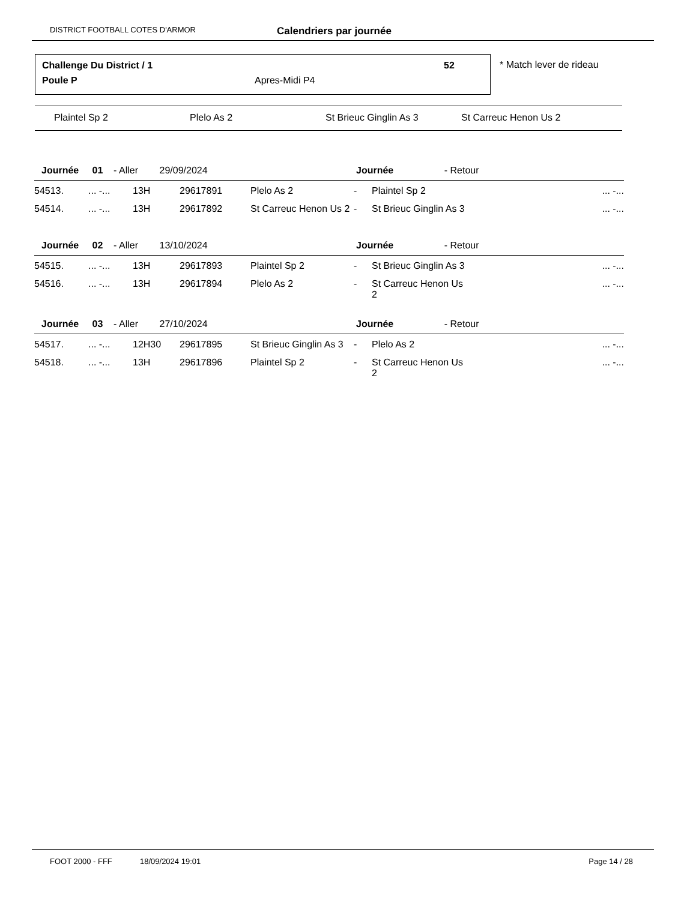DISTRICT FOOTBALL COTES D'ARMOR Calendriers par journée
Challenge Du District / 1 52
Poule P Apres-Midi P4
* Match lever de rideau
Plaintel Sp 2 Plelo As 2 St Brieuc Ginglin As 3 St Carreuc Henon Us 2
| Journée 01 - Aller 29/09/2024 | | | | | Journée - Retour | | |
| 54513. | ... -... | 13H | 29617891 | Plelo As 2 | - | Plaintel Sp 2 | ... -... |
| 54514. | ... -... | 13H | 29617892 | St Carreuc Henon Us 2 | - | St Brieuc Ginglin As 3 | ... -... |
| Journée 02 - Aller 13/10/2024 | | | | | Journée - Retour | | |
| 54515. | ... -... | 13H | 29617893 | Plaintel Sp 2 | - | St Brieuc Ginglin As 3 | ... -... |
| 54516. | ... -... | 13H | 29617894 | Plelo As 2 | - | St Carreuc Henon Us 2 | ... -... |
| Journée 03 - Aller 27/10/2024 | | | | | Journée - Retour | | |
| 54517. | ... -... | 12H30 | 29617895 | St Brieuc Ginglin As 3 | - | Plelo As 2 | ... -... |
| 54518. | ... -... | 13H | 29617896 | Plaintel Sp 2 | - | St Carreuc Henon Us 2 | ... -... |
FOOT 2000 - FFF 18/09/2024 19:01 Page 14 / 28